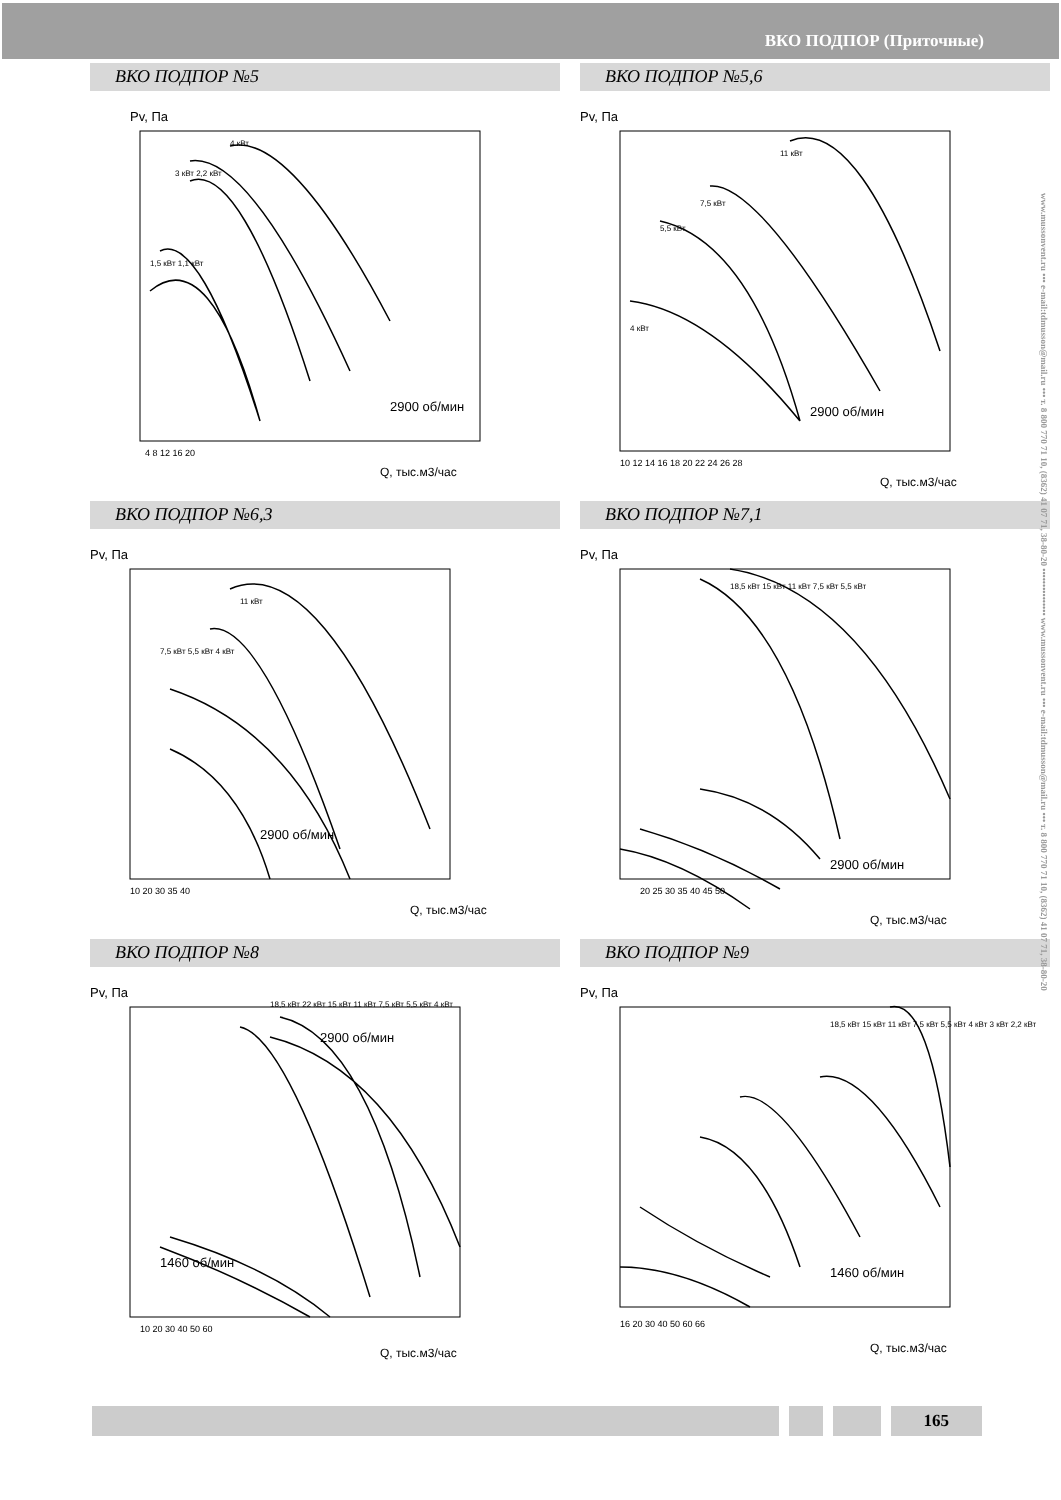ВКО ПОДПОР (Приточные)
www.mussonvent.ru ••• e-mail:tdmusson@mail.ru ••• т. 8 800 770 71 10, (8362) 41 07 71, 38-80-20 ••••••••••••••• www.mussonvent.ru ••• e-mail:tdmusson@mail.ru ••• т. 8 800 770 71 10, (8362) 41 07 71, 38-80-20
ВКО ПОДПОР №5
Pv, Па
2900 об/мин
Q, тыс.м3/час
4 8 12 16 20
4 кВт
3 кВт 2,2 кВт
1,5 кВт 1,1 кВт
ВКО ПОДПОР №5,6
Pv, Па
2900 об/мин
Q, тыс.м3/час
10 12 14 16 18 20 22 24 26 28
11 кВт
7,5 кВт
5,5 кВт
4 кВт
ВКО ПОДПОР №6,3
Pv, Па
2900 об/мин
Q, тыс.м3/час
10 20 30 35 40
11 кВт
7,5 кВт 5,5 кВт 4 кВт
ВКО ПОДПОР №7,1
Pv, Па
2900 об/мин
Q, тыс.м3/час
20 25 30 35 40 45 50
18,5 кВт 15 кВт 11 кВт 7,5 кВт 5,5 кВт
ВКО ПОДПОР №8
Pv, Па
1460 об/мин
2900 об/мин
Q, тыс.м3/час
10 20 30 40 50 60
18,5 кВт 22 кВт 15 кВт 11 кВт 7,5 кВт 5,5 кВт 4 кВт
ВКО ПОДПОР №9
Pv, Па
1460 об/мин
Q, тыс.м3/час
16 20 30 40 50 60 66
18,5 кВт 15 кВт 11 кВт 7,5 кВт 5,5 кВт 4 кВт 3 кВт 2,2 кВт
165